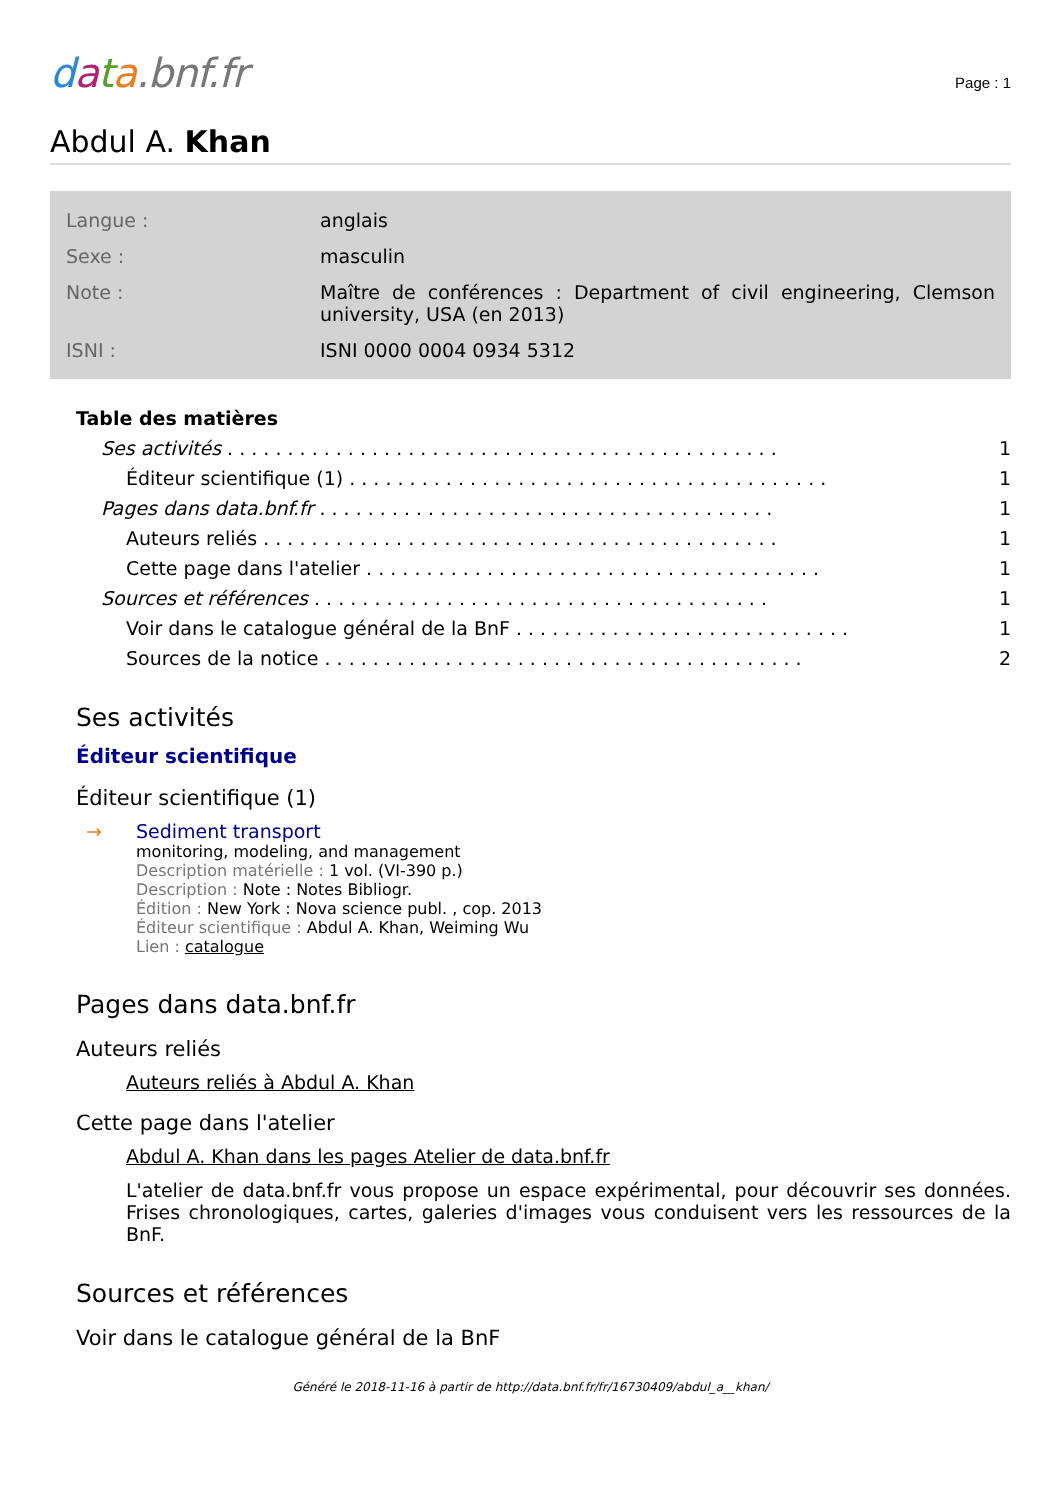data.bnf.fr
Page : 1
Abdul A. Khan
| Langue : | anglais |
| Sexe : | masculin |
| Note : | Maître de conférences : Department of civil engineering, Clemson university, USA (en 2013) |
| ISNI : | ISNI 0000 0004 0934 5312 |
Table des matières
Ses activités. . . . . . . . . . . . . . . . . . . . . . . . . . . . . . . . . . . . . . . . . . . . . . 1
Éditeur scientifique (1). . . . . . . . . . . . . . . . . . . . . . . . . . . . . . . . . . . . . . . . 1
Pages dans data.bnf.fr. . . . . . . . . . . . . . . . . . . . . . . . . . . . . . . . . . . . . . 1
Auteurs reliés. . . . . . . . . . . . . . . . . . . . . . . . . . . . . . . . . . . . . . . . . . . 1
Cette page dans l'atelier. . . . . . . . . . . . . . . . . . . . . . . . . . . . . . . . . . . . . . 1
Sources et références. . . . . . . . . . . . . . . . . . . . . . . . . . . . . . . . . . . . . . 1
Voir dans le catalogue général de la BnF. . . . . . . . . . . . . . . . . . . . . . . . . . . . 1
Sources de la notice. . . . . . . . . . . . . . . . . . . . . . . . . . . . . . . . . . . . . . . . 2
Ses activités
Éditeur scientifique
Éditeur scientifique (1)
→ Sediment transport
monitoring, modeling, and management
Description matérielle : 1 vol. (VI-390 p.)
Description : Note : Notes Bibliogr.
Édition : New York : Nova science publ. , cop. 2013
Éditeur scientifique : Abdul A. Khan, Weiming Wu
Lien : catalogue
Pages dans data.bnf.fr
Auteurs reliés
Auteurs reliés à Abdul A. Khan
Cette page dans l'atelier
Abdul A. Khan dans les pages Atelier de data.bnf.fr
L'atelier de data.bnf.fr vous propose un espace expérimental, pour découvrir ses données. Frises chronologiques, cartes, galeries d'images vous conduisent vers les ressources de la BnF.
Sources et références
Voir dans le catalogue général de la BnF
Généré le 2018-11-16 à partir de http://data.bnf.fr/fr/16730409/abdul_a__khan/